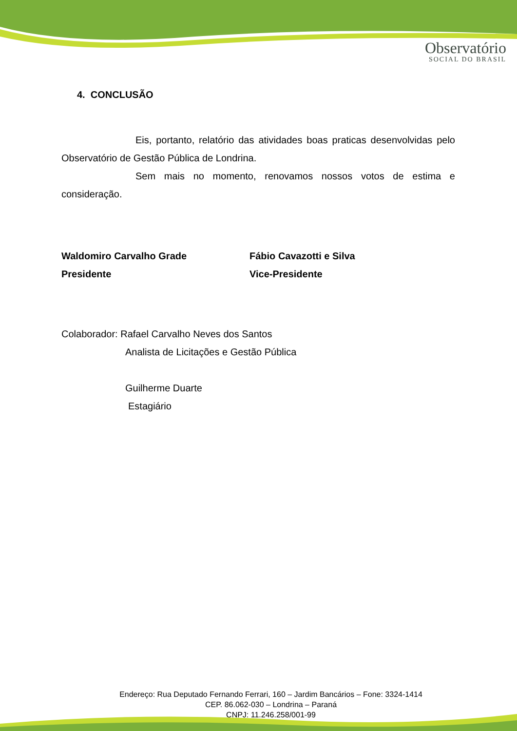Observatório
SOCIAL DO BRASIL
4. CONCLUSÃO
Eis, portanto, relatório das atividades boas praticas desenvolvidas pelo Observatório de Gestão Pública de Londrina.
Sem mais no momento, renovamos nossos votos de estima e consideração.
Waldomiro Carvalho Grade
Presidente
Fábio Cavazotti e Silva
Vice-Presidente
Colaborador: Rafael Carvalho Neves dos Santos
Analista de Licitações e Gestão Pública
Guilherme Duarte
Estagiário
Endereço: Rua Deputado Fernando Ferrari, 160 – Jardim Bancários – Fone: 3324-1414
CEP. 86.062-030 – Londrina – Paraná
CNPJ: 11.246.258/001-99